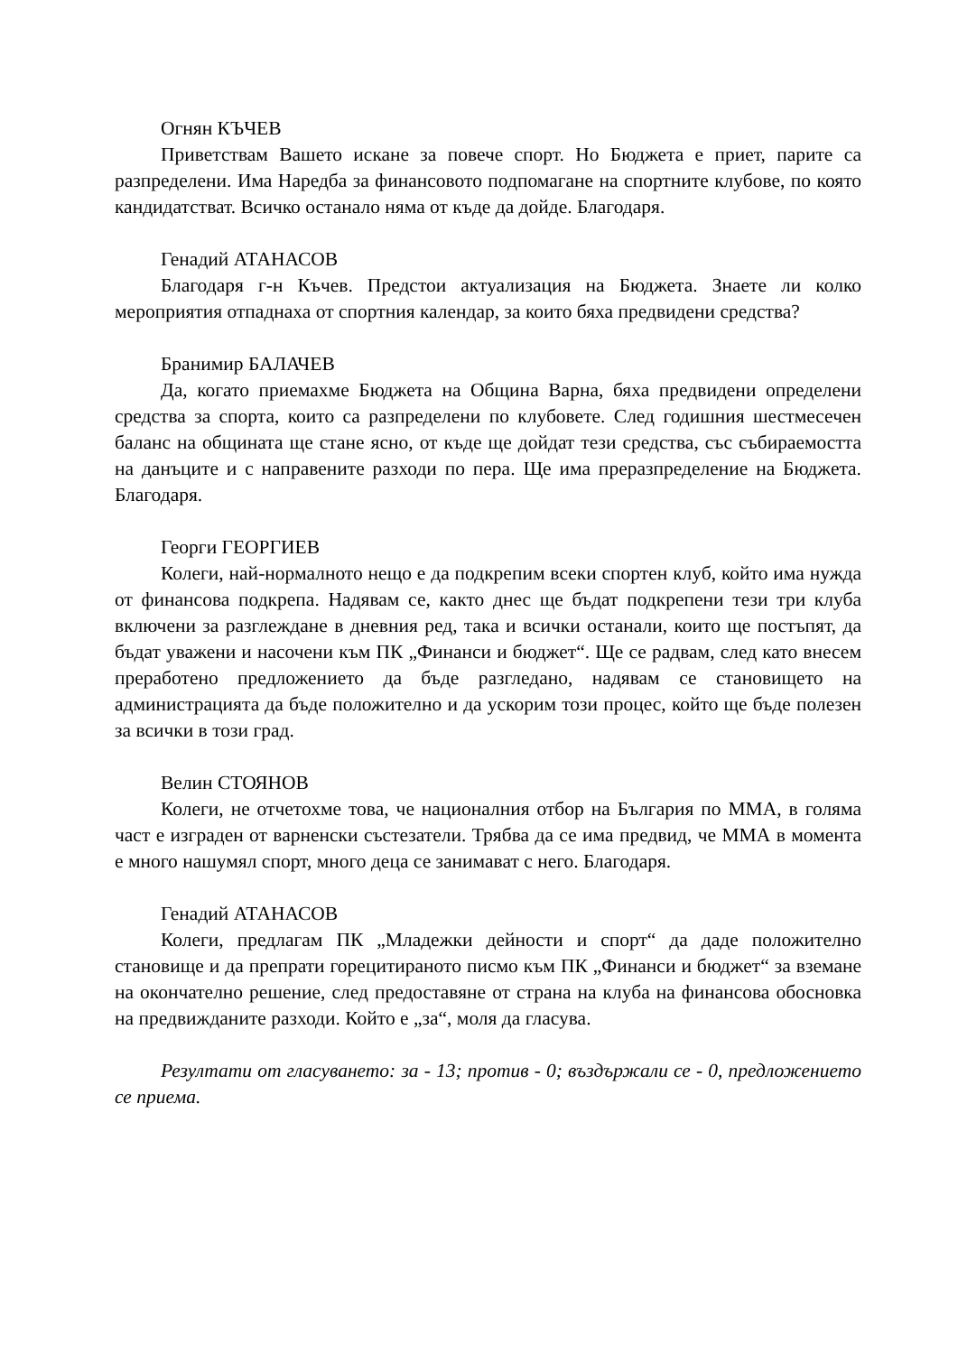Огнян КЪЧЕВ
Приветствам Вашето искане за повече спорт. Но Бюджета е приет, парите са разпределени. Има Наредба за финансовото подпомагане на спортните клубове, по която кандидатстват. Всичко останало няма от къде да дойде. Благодаря.
Генадий АТАНАСОВ
Благодаря г-н Къчев. Предстои актуализация на Бюджета. Знаете ли колко мероприятия отпаднаха от спортния календар, за които бяха предвидени средства?
Бранимир БАЛАЧЕВ
Да, когато приемахме Бюджета на Община Варна, бяха предвидени определени средства за спорта, които са разпределени по клубовете. След годишния шестмесечен баланс на общината ще стане ясно, от къде ще дойдат тези средства, със събираемостта на данъците и с направените разходи по пера. Ще има преразпределение на Бюджета. Благодаря.
Георги ГЕОРГИЕВ
Колеги, най-нормалното нещо е да подкрепим всеки спортен клуб, който има нужда от финансова подкрепа. Надявам се, както днес ще бъдат подкрепени тези три клуба включени за разглеждане в дневния ред, така и всички останали, които ще постъпят, да бъдат уважени и насочени към ПК „Финанси и бюджет“. Ще се радвам, след като внесем преработено предложението да бъде разгледано, надявам се становището на администрацията да бъде положително и да ускорим този процес, който ще бъде полезен за всички в този град.
Велин СТОЯНОВ
Колеги, не отчетохме това, че националния отбор на България по ММА, в голяма част е изграден от варненски състезатели. Трябва да се има предвид, че ММА в момента е много нашумял спорт, много деца се занимават с него. Благодаря.
Генадий АТАНАСОВ
Колеги, предлагам ПК „Младежки дейности и спорт“ да даде положително становище и да препрати горецитираното писмо към ПК „Финанси и бюджет“ за вземане на окончателно решение, след предоставяне от страна на клуба на финансова обосновка на предвижданите разходи. Който е „за“, моля да гласува.
Резултати от гласуването: за - 13; против - 0; въздържали се - 0, предложението се приема.